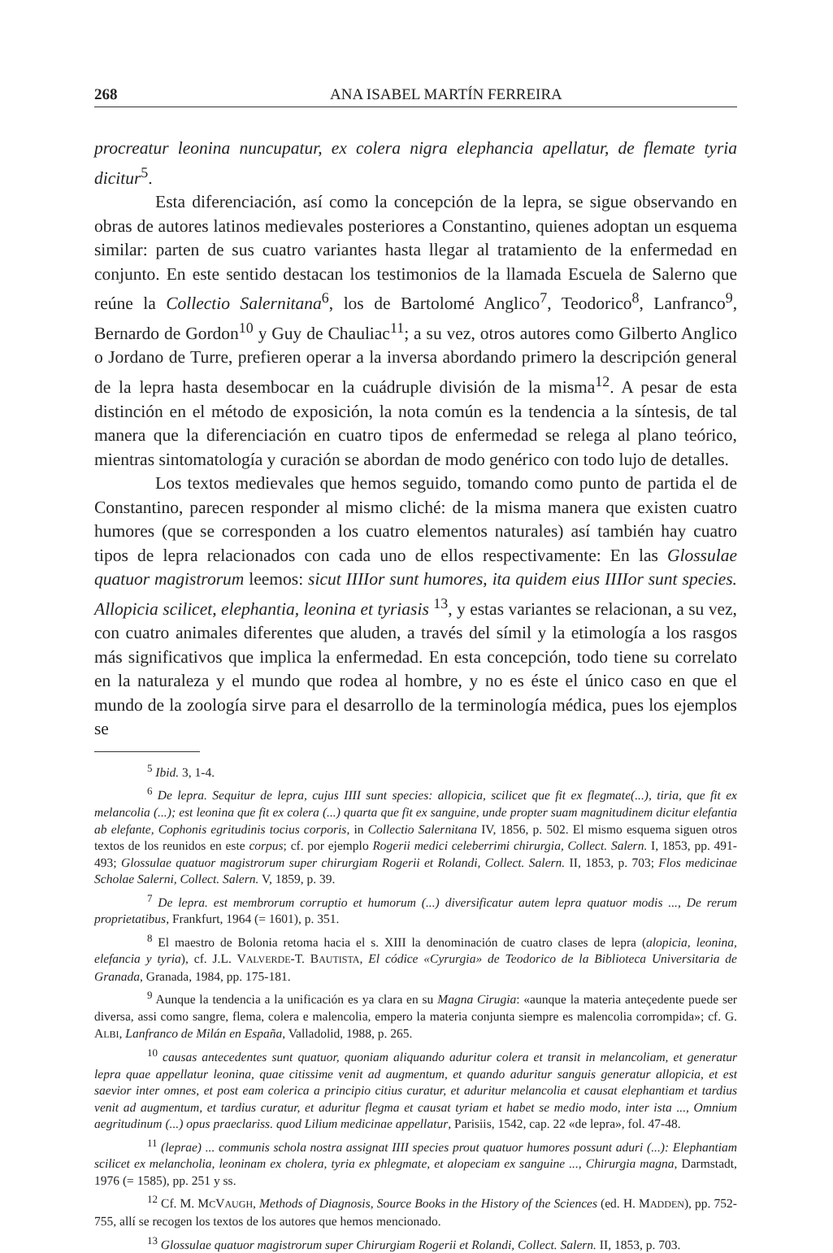268 ANA ISABEL MARTÍN FERREIRA
procreatur leonina nuncupatur, ex colera nigra elephancia apellatur, de flemate tyria dicitur<sup>5</sup>.
Esta diferenciación, así como la concepción de la lepra, se sigue observando en obras de autores latinos medievales posteriores a Constantino, quienes adoptan un esquema similar: parten de sus cuatro variantes hasta llegar al tratamiento de la enfermedad en conjunto. En este sentido destacan los testimonios de la llamada Escuela de Salerno que reúne la Collectio Salernitana<sup>6</sup>, los de Bartolomé Anglico<sup>7</sup>, Teodorico<sup>8</sup>, Lanfranco<sup>9</sup>, Bernardo de Gordon<sup>10</sup> y Guy de Chauliac<sup>11</sup>; a su vez, otros autores como Gilberto Anglico o Jordano de Turre, prefieren operar a la inversa abordando primero la descripción general de la lepra hasta desembocar en la cuádruple división de la misma<sup>12</sup>. A pesar de esta distinción en el método de exposición, la nota común es la tendencia a la síntesis, de tal manera que la diferenciación en cuatro tipos de enfermedad se relega al plano teórico, mientras sintomatología y curación se abordan de modo genérico con todo lujo de detalles.
Los textos medievales que hemos seguido, tomando como punto de partida el de Constantino, parecen responder al mismo cliché: de la misma manera que existen cuatro humores (que se corresponden a los cuatro elementos naturales) así también hay cuatro tipos de lepra relacionados con cada uno de ellos respectivamente: En las Glossulae quatuor magistrorum leemos: sicut IIIIor sunt humores, ita quidem eius IIIIor sunt species. Allopicia scilicet, elephantia, leonina et tyriasis <sup>13</sup>, y estas variantes se relacionan, a su vez, con cuatro animales diferentes que aluden, a través del símil y la etimología a los rasgos más significativos que implica la enfermedad. En esta concepción, todo tiene su correlato en la naturaleza y el mundo que rodea al hombre, y no es éste el único caso en que el mundo de la zoología sirve para el desarrollo de la terminología médica, pues los ejemplos se
<sup>5</sup> Ibid. 3, 1-4.
<sup>6</sup> De lepra. Sequitur de lepra, cujus IIII sunt species: allopicia, scilicet que fit ex flegmate(...), tiria, que fit ex melancolia (...); est leonina que fit ex colera (...) quarta que fit ex sanguine, unde propter suam magnitudinem dicitur elefantia ab elefante, Cophonis egritudinis tocius corporis, in Collectio Salernitana IV, 1856, p. 502. El mismo esquema siguen otros textos de los reunidos en este corpus; cf. por ejemplo Rogerii medici celeberrimi chirurgia, Collect. Salern. I, 1853, pp. 491-493; Glossulae quatuor magistrorum super chirurgiam Rogerii et Rolandi, Collect. Salern. II, 1853, p. 703; Flos medicinae Scholae Salerni, Collect. Salern. V, 1859, p. 39.
<sup>7</sup> De lepra. est membrorum corruptio et humorum (...) diversificatur autem lepra quatuor modis ..., De rerum proprietatibus, Frankfurt, 1964 (= 1601), p. 351.
<sup>8</sup> El maestro de Bolonia retoma hacia el s. XIII la denominación de cuatro clases de lepra (alopicia, leonina, elefancia y tyria), cf. J.L. VALVERDE-T. BAUTISTA, El códice «Cyrurgia» de Teodorico de la Biblioteca Universitaria de Granada, Granada, 1984, pp. 175-181.
<sup>9</sup> Aunque la tendencia a la unificación es ya clara en su Magna Cirugia: «aunque la materia anteçedente puede ser diversa, assi como sangre, flema, colera e malencolia, empero la materia conjunta siempre es malencolia corrompida»; cf. G. ALBI, Lanfranco de Milán en España, Valladolid, 1988, p. 265.
<sup>10</sup> causas antecedentes sunt quatuor, quoniam aliquando aduritur colera et transit in melancoliam, et generatur lepra quae appellatur leonina, quae citissime venit ad augmentum, et quando aduritur sanguis generatur allopicia, et est saevior inter omnes, et post eam colerica a principio citius curatur, et aduritur melancolia et causat elephantiam et tardius venit ad augmentum, et tardius curatur, et aduritur flegma et causat tyriam et habet se medio modo, inter ista ..., Omnium aegritudinum (...) opus praeclariss. quod Lilium medicinae appellatur, Parisiis, 1542, cap. 22 «de lepra», fol. 47-48.
<sup>11</sup> (leprae) ... communis schola nostra assignat IIII species prout quatuor humores possunt aduri (...): Elephantiam scilicet ex melancholia, leoninam ex cholera, tyria ex phlegmate, et alopeciam ex sanguine ..., Chirurgia magna, Darmstadt, 1976 (= 1585), pp. 251 y ss.
<sup>12</sup> Cf. M. MCVAUGH, Methods of Diagnosis, Source Books in the History of the Sciences (ed. H. MADDEN), pp. 752-755, allí se recogen los textos de los autores que hemos mencionado.
<sup>13</sup> Glossulae quatuor magistrorum super Chirurgiam Rogerii et Rolandi, Collect. Salern. II, 1853, p. 703.